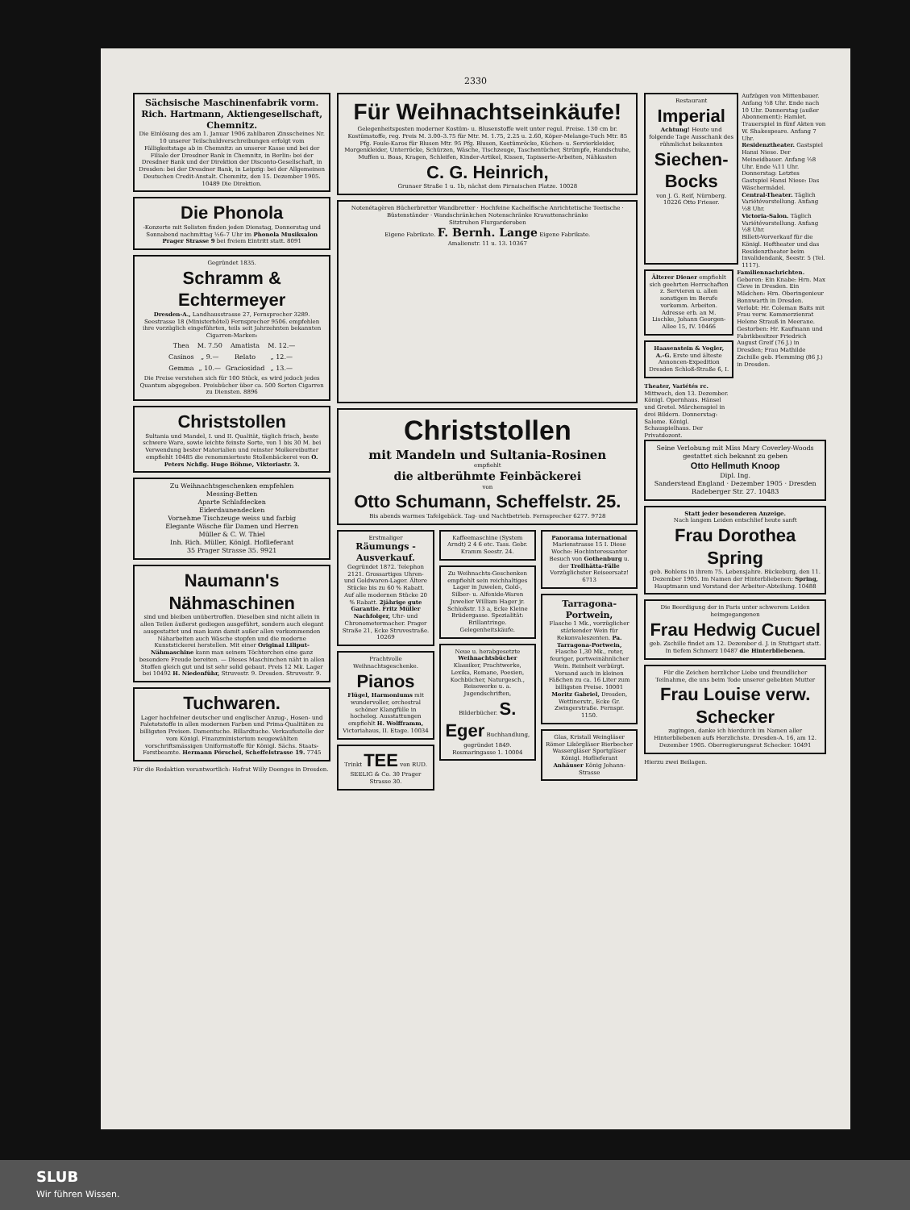2330
Sächsische Maschinenfabrik vorm. Rich. Hartmann, Aktiengesellschaft, Chemnitz.
Die Einlösung des am 1. Januar 1906 zahlbaren Zinsscheines Nr. 10 unserer Teilschuldverschreibungen erfolgt vom Fälligkeitstage ab in Chemnitz: an unserer Kasse und bei der Filiale der Dresdner Bank in Chemnitz, in Berlin: bei der Dresdner Bank und der Direktion der Disconto-Gesellschaft, in Dresden: bei der Dresdner Bank, in Leipzig: bei der Allgemeinen Deutschen Credit-Anstalt. Chemnitz, den 15. Dezember 1905. 10489 Die Direktion.
Die Phonola
-Konzerte mit Solisten finden jeden Dienstag, Donnerstag und Sonnabend nachmittag ½6–7 Uhr im Phonola Musiksalon Prager Strasse 9 bei freiem Eintritt statt. 8091
Gegründet 1835.
Schramm & Echtermeyer
Dresden-A., Landhausstrasse 27, Fernsprecher 3289. Seestrasse 18 (Ministerhôtel) Fernsprecher 9506. empfehlen ihre vorzüglich eingeführten, teils seit Jahrzehnten bekannten Cigarren-Marken:
| Thea | M. 7.50 | Amatista | M. 12.— |
| Casinos | „ 9.— | Relato | „ 12.— |
| Gemma | „ 10.— | Graciosidad | „ 13.— |
Die Preise verstehen sich für 100 Stück, es wird jedoch jedes Quantum abgegeben. Preisbücher über ca. 500 Sorten Cigarren zu Diensten. 8896
Christstollen
Sultania und Mandel, I. und II. Qualität, täglich frisch, beste schwere Ware, sowie leichte feinste Sorte, von 1 bis 30 M. bei Verwendung bester Materialien und reinster Molkereibutter empfiehlt 10485 die renommierteste Stollenbäckerei von O. Peters Nchflg. Hugo Böhme, Viktoriastr. 3.
Zu Weihnachtsgeschenken empfehlen
Messing-Betten
Aparte Schlafdecken
Eiderdaunendecken
Vornehme Tischzeuge weiss und farbig
Elegante Wäsche für Damen und Herren
Müller & C. W. Thiel
Inh. Rich. Müller, Königl. Hoflieferant
35 Prager Strasse 35. 9921
Naumann's Nähmaschinen
sind und bleiben unübertroffen. Dieselben sind nicht allein in allen Teilen äußerst gediegen ausgeführt, sondern auch elegant ausgestattet und man kann damit außer allen vorkommenden Näharbeiten auch Wäsche stopfen und die moderne Kunststickerei herstellen. Mit einer Original Liliput-Nähmaschine kann man seinem Töchterchen eine ganz besondere Freude bereiten. — Dieses Maschinchen näht in allen Stoffen gleich gut und ist sehr solid gebaut. Preis 12 Mk. Lager bei 10492 H. Niedenführ, Struvestr. 9. Dresden. Struvestr. 9.
Tuchwaren.
Lager hochfeiner deutscher und englischer Anzug-, Hosen- und Paletotstoffe in allen modernen Farben und Prima-Qualitäten zu billigsten Preisen. Damentuche. Billardtuche. Verkaufsstelle der vom Königl. Finanzministerium neugewählten vorschriftsmässigen Uniformstoffe für Königl. Sächs. Staats-Forstbeamte. Hermann Pörschel, Scheffelstrasse 19. 7745
Für die Redaktion verantwortlich: Hofrat Willy Doenges in Dresden.
Für Weihnachtseinkäufe!
Gelegenheitsposten moderner Kostüm- u. Blusenstoffe weit unter regul. Preise. 130 cm br. Kostümstoffe, reg. Preis M. 3.00–3.75 für Mtr. M. 1.75, 2.25 u. 2.60, Köper-Melange-Tuch Mtr. 85 Pfg. Foule-Karos für Blusen Mtr. 95 Pfg. Blusen, Kostümröcke, Küchen- u. Servierkleider, Morgenkleider, Unterröcke, Schürzen, Wäsche, Tischzeuge, Taschentücher, Strümpfe, Handschuhe, Muffen u. Boas, Kragen, Schleifen, Kinder-Artikel, Kissen, Tapisserie-Arbeiten, Nähkasten
C. G. Heinrich,
Grunaer Straße 1 u. 1b, nächst dem Pirnaischen Platze. 10028
Notenétagèren Bücherbretter Wandbretter · Hochfeine Kachelfische Anrichtetische Teetische · Büstenständer · Wandschränkchen Notenschränke Kravattenschränke
Sitztruhen Flurgarderoben
Eigene Fabrikate. F. Bernh. Lange Eigene Fabrikate.
Amalienstr. 11 u. 13. 10367
Christstollen
mit Mandeln und Sultania-Rosinen
empfiehlt
die altberühmte Feinbäckerei
von
Otto Schumann, Scheffelstr. 25.
Bis abends warmes Tafelgebäck. Tag- und Nachtbetrieb. Fernsprecher 6277. 9728
Erstmaliger
Räumungs - Ausverkauf.
Gegründet 1872. Telephon 2121. Grossartiges Uhren- und Goldwaren-Lager. Ältere Stücke bis zu 60 % Rabatt. Auf alle modernen Stücke 20 % Rabatt. 2jährige gute Garantie. Fritz Müller Nachfolger, Uhr- und Chronometermacher. Prager Straße 21, Ecke Struvestraße. 10269
Prachtvolle Weihnachtsgeschenke.
Pianos
Flügel, Harmoniums mit wundervoller, orchestral schöner Klangfülle in hocheleg. Ausstattungen empfiehlt H. Wolfframm, Victoriahaus, II. Etage. 10034
Trinkt TEE von RUD. SEELIG & Co. 30 Prager Strasse 30.
Kaffeemaschine (System Arndt) 2 4 6 etc. Tass. Gebr. Kramm Seestr. 24.
Zu Weihnachts-Geschenken empfiehlt sein reichhaltiges Lager in Juwelen, Gold-, Silber- u. Alfenide-Waren Juwelier William Hager jr. Schloßstr. 13 a, Ecke Kleine Brüdergasse. Spezialität: Brillantringe. Gelegenheitskäufe.
Neue u. herabgesetzte Weihnachtsbücher Klassiker, Prachtwerke, Lexika, Romane, Poesien, Kochbücher, Naturgesch., Reisewerke u. a. Jugendschriften, Bilderbücher. S. Eger Buchhandlung, gegründet 1849. Rosmaringasse 1. 10004
Panorama international Marienstrasse 15 I. Diese Woche: Hochinteressanter Besuch von Gothenburg u. der Trollhätta-Fälle Vorzüglichster Reiseersatz! 6713
Tarragona-Portwein,
Flasche 1 Mk., vorzüglicher stärkender Wein für Rekonvaleszenten. Pa. Tarragona-Portwein, Flasche 1,30 Mk., roter, feuriger, portweinähnlicher Wein. Reinheit verbürgt. Versand auch in kleinen Fäßchen zu ca. 16 Liter zum billigsten Preise. 10001 Moritz Gabriel, Dresden, Wettinerstr., Ecke Gr. Zwingerstraße. Fernspr. 1150.
Glas, Kristall Weingläser Römer Likörgläser Bierbecher Wassergläser Sportgläser Königl. Hoflieferant Anhäuser König Johann-Strasse
Restaurant
Imperial
Achtung! Heute und folgende Tage Ausschank des rühmlichst bekannten
Siechen-Bocks
von J. G. Reif, Nürnberg. 10226 Otto Frieser.
Aufzügen von Mittenbauer. Anfang ½8 Uhr. Ende nach 10 Uhr. Donnerstag (außer Abonnement): Hamlet. Trauerspiel in fünf Akten von W. Shakespeare. Anfang 7 Uhr.
Residenztheater. Gastspiel Hansi Niese. Der Meineidbauer. Anfang ½8 Uhr. Ende ¼11 Uhr. Donnerstag: Letztes Gastspiel Hansi Niese: Das Wäschermädel.
Central-Theater. Täglich Variétévorstellung. Anfang ½8 Uhr.
Victoria-Salon. Täglich Variétévorstellung. Anfang ½8 Uhr.
Billett-Vorverkauf für die Königl. Hoftheater und das Residenztheater beim Invalidendank, Seestr. 5 (Tel. 1117).
Älterer Diener empfiehlt sich geehrten Herrschaften z. Servieren u. allen sonstigen im Berufe vorkomm. Arbeiten. Adresse erb. an M. Lischke, Johann Georgen-Allee 15, IV. 10466
Haasenstein & Vogler, A.-G. Erste und älteste Annoncen-Expedition Dresden Schloß-Straße 6, I.
Theater, Variétés rc. Mittwoch, den 13. Dezember. Königl. Opernhaus. Hänsel und Gretel. Märchenspiel in drei Bildern. Donnerstag: Salome. Königl. Schauspielhaus. Der Privatdozent.
Familiennachrichten. Geboren: Ein Knabe: Hrn. Max Cleve in Dresden. Ein Mädchen: Hrn. Oberingenieur Bonnwarth in Dresden. Verlobt: Hr. Coleman Baits mit Frau verw. Kommerzienrat Helene Strauß in Meerane. Gestorben: Hr. Kaufmann und Fabrikbesitzer Friedrich August Greif (76 J.) in Dresden; Frau Mathilde Zschille geb. Flemming (86 J.) in Dresden.
Seine Verlobung mit Miss Mary Coverley-Woods gestattet sich bekannt zu geben
Otto Hellmuth Knoop
Dipl. Ing.
Sanderstead England · Dezember 1905 · Dresden Radeberger Str. 27. 10483
Statt jeder besonderen Anzeige.
Nach langem Leiden entschlief heute sanft
Frau Dorothea Spring
geb. Bohlens in ihrem 75. Lebensjahre. Bückeburg, den 11. Dezember 1905. Im Namen der Hinterbliebenen: Spring, Hauptmann und Vorstand der Arbeiter-Abteilung. 10488
Die Beerdigung der in Paris unter schwerem Leiden heimgegangenen
Frau Hedwig Cucuel
geb. Zschille findet am 12. Dezember d. J. in Stuttgart statt. In tiefem Schmerz 10487 die Hinterbliebenen.
Für die Zeichen herzlicher Liebe und freundlicher Teilnahme, die uns beim Tode unserer geliebten Mutter
Frau Louise verw. Schecker
zugingen, danke ich hierdurch im Namen aller Hinterbliebenen aufs Herzlichste. Dresden-A. 16, am 12. Dezember 1905. Oberregierungsrat Schecker. 10491
Hierzu zwei Beilagen.
SLUB
Wir führen Wissen.